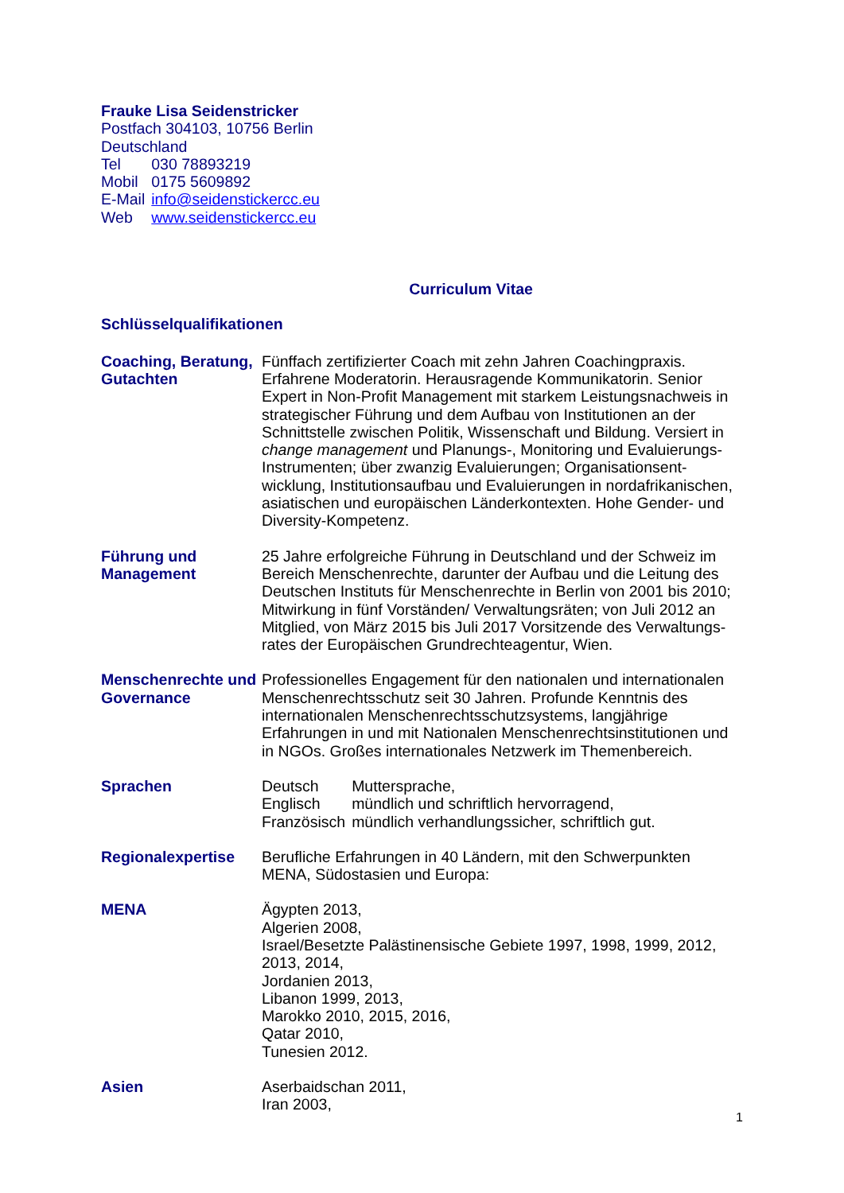Frauke Lisa Seidenstricker
| Postfach 304103, 10756 Berlin | |
| Deutschland | |
| Tel | 030 78893219 |
| Mobil | 0175 5609892 |
| E-Mail | info@seidenstickercc.eu |
| Web | www.seidenstickercc.eu |
Curriculum Vitae
Schlüsselqualifikationen
Coaching, Beratung, Gutachten
Fünffach zertifizierter Coach mit zehn Jahren Coachingpraxis. Erfahrene Moderatorin. Herausragende Kommunikatorin. Senior Expert in Non-Profit Management mit starkem Leistungsnachweis in strategischer Führung und dem Aufbau von Institutionen an der Schnittstelle zwischen Politik, Wissenschaft und Bildung. Versiert in change management und Planungs-, Monitoring und Evaluierungs-Instrumenten; über zwanzig Evaluierungen; Organisationsent-wicklung, Institutionsaufbau und Evaluierungen in nordafrikanischen, asiatischen und europäischen Länderkontexten. Hohe Gender- und Diversity-Kompetenz.
Führung und Management
25 Jahre erfolgreiche Führung in Deutschland und der Schweiz im Bereich Menschenrechte, darunter der Aufbau und die Leitung des Deutschen Instituts für Menschenrechte in Berlin von 2001 bis 2010; Mitwirkung in fünf Vorständen/ Verwaltungsräten; von Juli 2012 an Mitglied, von März 2015 bis Juli 2017 Vorsitzende des Verwaltungs-rates der Europäischen Grundrechteagentur, Wien.
Menschenrechte und Governance
Professionelles Engagement für den nationalen und internationalen Menschenrechtsschutz seit 30 Jahren. Profunde Kenntnis des internationalen Menschenrechtsschutzsystems, langjährige Erfahrungen in und mit Nationalen Menschenrechtsinstitutionen und in NGOs. Großes internationales Netzwerk im Themenbereich.
Sprachen
| Deutsch | Muttersprache, |
| Englisch | mündlich und schriftlich hervorragend, |
| Französisch | mündlich verhandlungssicher, schriftlich gut. |
Regionalexpertise Berufliche Erfahrungen in 40 Ländern, mit den Schwerpunkten MENA, Südostasien und Europa:
MENA Ägypten 2013,
Algerien 2008,
Israel/Besetzte Palästinensische Gebiete 1997, 1998, 1999, 2012, 2013, 2014,
Jordanien 2013,
Libanon 1999, 2013,
Marokko 2010, 2015, 2016,
Qatar 2010,
Tunesien 2012.
Asien Aserbaidschan 2011,
Iran 2003,
1